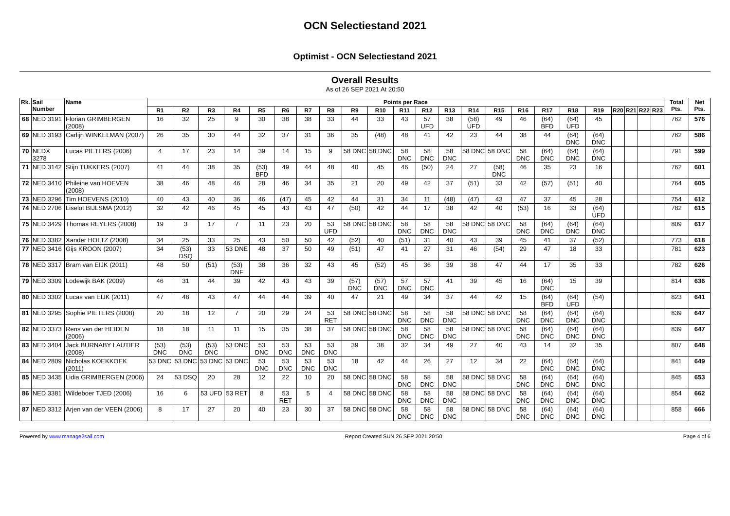OCN Selectiestand 2021
Optimist - OCN Selectiestand 2021
Overall Results
As of 26 SEP 2021 At 20:50
| Rk. | Sail Number | Name | Points per Race | | | | | | | | | | | | | | | | | | | | | | | Total Pts. | Net Pts. |
| --- | --- | --- | --- | --- | --- | --- | --- | --- | --- | --- | --- | --- | --- | --- | --- | --- | --- | --- | --- | --- | --- | --- | --- | --- | --- | --- | --- |
| | | | R1 | R2 | R3 | R4 | R5 | R6 | R7 | R8 | R9 | R10 | R11 | R12 | R13 | R14 | R15 | R16 | R17 | R18 | R19 | R20 | R21 | R22 | R23 | | |
| 68 | NED 3191 | Florian GRIMBERGEN (2008) | 16 | 32 | 25 | 9 | 30 | 38 | 38 | 33 | 44 | 33 | 43 | 57 UFD | 38 | (58) UFD | 49 | 46 | (64) BFD | (64) UFD | 45 | | | | | 762 | 576 |
| 69 | NED 3193 | Carlijn WINKELMAN (2007) | 26 | 35 | 30 | 44 | 32 | 37 | 31 | 36 | 35 | (48) | 48 | 41 | 42 | 23 | 44 | 38 | 44 | (64) DNC | (64) DNC | | | | | 762 | 586 |
| 70 | NEDX 3278 | Lucas PIETERS (2006) | 4 | 17 | 23 | 14 | 39 | 14 | 15 | 9 | 58 DNC | 58 DNC | 58 DNC | 58 DNC | 58 DNC | 58 DNC | 58 DNC | 58 DNC | (64) DNC | (64) DNC | (64) DNC | | | | | 791 | 599 |
| 71 | NED 3142 | Stijn TUKKERS (2007) | 41 | 44 | 38 | 35 | (53) BFD | 49 | 44 | 48 | 40 | 45 | 46 | (50) | 24 | 27 | (58) DNC | 46 | 35 | 23 | 16 | | | | | 762 | 601 |
| 72 | NED 3410 | Phileine van HOEVEN (2008) | 38 | 46 | 48 | 46 | 28 | 46 | 34 | 35 | 21 | 20 | 49 | 42 | 37 | (51) | 33 | 42 | (57) | (51) | 40 | | | | | 764 | 605 |
| 73 | NED 3296 | Tim HOEVENS (2010) | 40 | 43 | 40 | 36 | 46 | (47) | 45 | 42 | 44 | 31 | 34 | 11 | (48) | (47) | 43 | 47 | 37 | 45 | 28 | | | | | 754 | 612 |
| 74 | NED 2706 | Liselot BIJLSMA (2012) | 32 | 42 | 46 | 45 | 45 | 43 | 43 | 47 | (50) | 42 | 44 | 17 | 38 | 42 | 40 | (53) | 16 | 33 | (64) UFD | | | | | 782 | 615 |
| 75 | NED 3429 | Thomas REYERS (2008) | 19 | 3 | 17 | 7 | 11 | 23 | 20 | 53 UFD | 58 DNC | 58 DNC | 58 DNC | 58 DNC | 58 DNC | 58 DNC | 58 DNC | 58 DNC | (64) DNC | (64) DNC | (64) DNC | | | | | 809 | 617 |
| 76 | NED 3382 | Xander HOLTZ (2008) | 34 | 25 | 33 | 25 | 43 | 50 | 50 | 42 | (52) | 40 | (51) | 31 | 40 | 43 | 39 | 45 | 41 | 37 | (52) | | | | | 773 | 618 |
| 77 | NED 3416 | Gijs KROON (2007) | 34 | (53) DSQ | 33 | 53 DNE | 48 | 37 | 50 | 49 | (51) | 47 | 41 | 27 | 31 | 46 | (54) | 29 | 47 | 18 | 33 | | | | | 781 | 623 |
| 78 | NED 3317 | Bram van EIJK (2011) | 48 | 50 | (51) | (53) DNF | 38 | 36 | 32 | 43 | 45 | (52) | 45 | 36 | 39 | 38 | 47 | 44 | 17 | 35 | 33 | | | | | 782 | 626 |
| 79 | NED 3309 | Lodewijk BAK (2009) | 46 | 31 | 44 | 39 | 42 | 43 | 43 | 39 | (57) DNC | (57) DNC | 57 DNC | 57 DNC | 41 | 39 | 45 | 16 | (64) DNC | 15 | 39 | | | | | 814 | 636 |
| 80 | NED 3302 | Lucas van EIJK (2011) | 47 | 48 | 43 | 47 | 44 | 44 | 39 | 40 | 47 | 21 | 49 | 34 | 37 | 44 | 42 | 15 | (64) BFD | (64) UFD | (54) | | | | | 823 | 641 |
| 81 | NED 3295 | Sophie PIETERS (2008) | 20 | 18 | 12 | 7 | 20 | 29 | 24 | 53 RET | 58 DNC | 58 DNC | 58 DNC | 58 DNC | 58 DNC | 58 DNC | 58 DNC | 58 DNC | (64) DNC | (64) DNC | (64) DNC | | | | | 839 | 647 |
| 82 | NED 3373 | Rens van der HEIDEN (2006) | 18 | 18 | 11 | 11 | 15 | 35 | 38 | 37 | 58 DNC | 58 DNC | 58 DNC | 58 DNC | 58 DNC | 58 DNC | 58 DNC | 58 DNC | (64) DNC | (64) DNC | (64) DNC | | | | | 839 | 647 |
| 83 | NED 3404 | Jack BURNABY LAUTIER (2008) | (53) DNC | (53) DNC | (53) DNC | 53 DNC | 53 DNC | 53 DNC | 53 DNC | 53 DNC | 39 | 38 | 32 | 34 | 49 | 27 | 40 | 43 | 14 | 32 | 35 | | | | | 807 | 648 |
| 84 | NED 2809 | Nicholas KOEKKOEK (2011) | 53 DNC | 53 DNC | 53 DNC | 53 DNC | 53 DNC | 53 DNC | 53 DNC | 53 DNC | 18 | 42 | 44 | 26 | 27 | 12 | 34 | 22 | (64) DNC | (64) DNC | (64) DNC | | | | | 841 | 649 |
| 85 | NED 3435 | Lidia GRIMBERGEN (2006) | 24 | 53 DSQ | 20 | 28 | 12 | 22 | 10 | 20 | 58 DNC | 58 DNC | 58 DNC | 58 DNC | 58 DNC | 58 DNC | 58 DNC | 58 DNC | (64) DNC | (64) DNC | (64) DNC | | | | | 845 | 653 |
| 86 | NED 3381 | Wildeboer TJED (2006) | 16 | 6 | 53 UFD | 53 RET | 8 | 53 RET | 5 | 4 | 58 DNC | 58 DNC | 58 DNC | 58 DNC | 58 DNC | 58 DNC | 58 DNC | 58 DNC | (64) DNC | (64) DNC | (64) DNC | | | | | 854 | 662 |
| 87 | NED 3312 | Arjen van der VEEN (2006) | 8 | 17 | 27 | 20 | 40 | 23 | 30 | 37 | 58 DNC | 58 DNC | 58 DNC | 58 DNC | 58 DNC | 58 DNC | 58 DNC | 58 DNC | (64) DNC | (64) DNC | (64) DNC | | | | | 858 | 666 |
Powered by www.manage2sail.com Report Created SUN 26 SEP 2021 20:50 Page 4 of 6